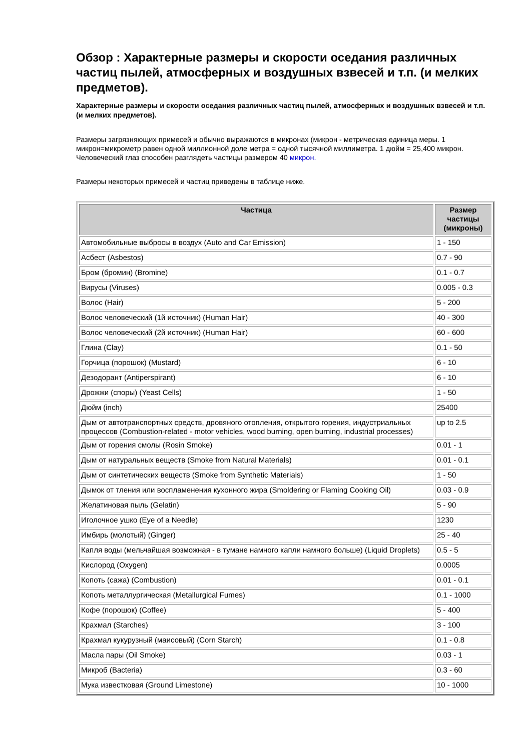Обзор : Характерные размеры и скорости оседания различных частиц пылей, атмосферных и воздушных взвесей и т.п. (и мелких предметов).
Характерные размеры и скорости оседания различных частиц пылей, атмосферных и воздушных взвесей и т.п. (и мелких предметов).
Размеры загрязняющих примесей и обычно выражаются в микронах (микрон - метрическая единица меры. 1 микрон=микрометр равен одной миллионной доле метра = одной тысячной миллиметра. 1 дюйм = 25,400 микрон. Человеческий глаз способен разглядеть частицы размером 40 микрон.
Размеры некоторых примесей и частиц приведены в таблице ниже.
| Частица | Размер частицы (микроны) |
| --- | --- |
| Автомобильные выбросы в воздух (Auto and Car Emission) | 1 - 150 |
| Асбест (Asbestos) | 0.7 - 90 |
| Бром (бромин) (Bromine) | 0.1 - 0.7 |
| Вирусы (Viruses) | 0.005 - 0.3 |
| Волос (Hair) | 5 - 200 |
| Волос человеческий (1й источник) (Human Hair) | 40 - 300 |
| Волос человеческий (2й источник) (Human Hair) | 60 - 600 |
| Глина (Clay) | 0.1 - 50 |
| Горчица (порошок) (Mustard) | 6 - 10 |
| Дезодорант (Antiperspirant) | 6 - 10 |
| Дрожжи (споры) (Yeast Cells) | 1 - 50 |
| Дюйм (inch) | 25400 |
| Дым от автотранспортных средств, дровяного отопления, открытого горения, индустриальных процессов (Combustion-related - motor vehicles, wood burning, open burning, industrial processes) | up to 2.5 |
| Дым от горения смолы (Rosin Smoke) | 0.01 - 1 |
| Дым от натуральных веществ (Smoke from Natural Materials) | 0.01 - 0.1 |
| Дым от синтетических веществ (Smoke from Synthetic Materials) | 1 - 50 |
| Дымок от тления или воспламенения кухонного жира (Smoldering or Flaming Cooking Oil) | 0.03 - 0.9 |
| Желатиновая пыль (Gelatin) | 5 - 90 |
| Иголочное ушко (Eye of a Needle) | 1230 |
| Имбирь (молотый) (Ginger) | 25 - 40 |
| Капля воды (мельчайшая возможная - в тумане намного капли намного больше) (Liquid Droplets) | 0.5 - 5 |
| Кислород (Oxygen) | 0.0005 |
| Копоть (сажа) (Combustion) | 0.01 - 0.1 |
| Копоть металлургическая (Metallurgical Fumes) | 0.1 - 1000 |
| Кофе (порошок) (Coffee) | 5 - 400 |
| Крахмал (Starches) | 3 - 100 |
| Крахмал кукурузный (маисовый) (Corn Starch) | 0.1 - 0.8 |
| Масла пары (Oil Smoke) | 0.03 - 1 |
| Микроб (Bacteria) | 0.3 - 60 |
| Мука известковая (Ground Limestone) | 10 - 1000 |